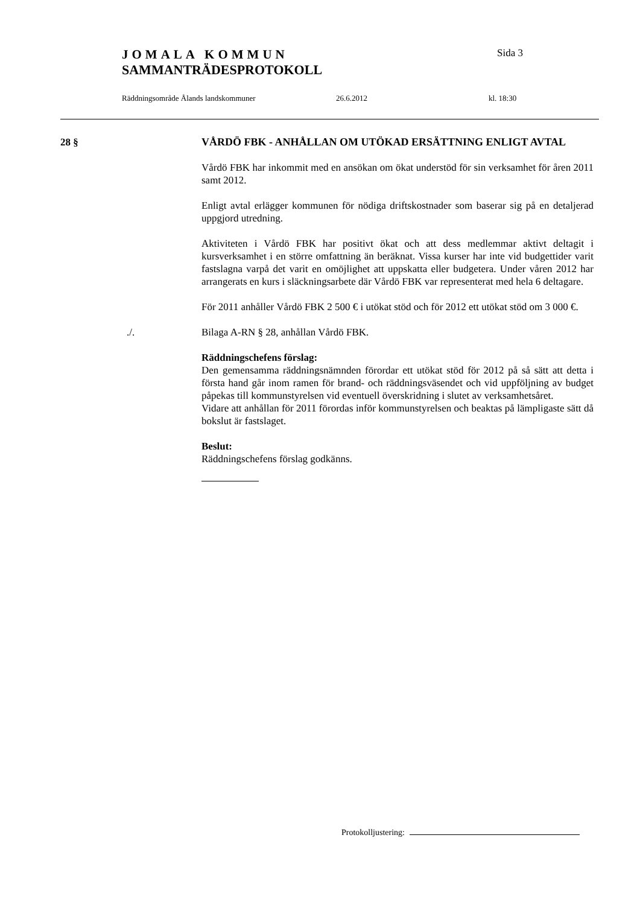JOMALA KOMMUN Sida 3
SAMMANTRÄDESPROTOKOLL
Räddningsområde Ålands landskommuner 26.6.2012 kl. 18:30
28 § VÅRDÖ FBK - ANHÅLLAN OM UTÖKAD ERSÄTTNING ENLIGT AVTAL
Vårdö FBK har inkommit med en ansökan om ökat understöd för sin verk­samhet för åren 2011 samt 2012.
Enligt avtal erlägger kommunen för nödiga driftskostnader som baserar sig på en detaljerad uppgjord utredning.
Aktiviteten i Vårdö FBK har positivt ökat och att dess medlemmar aktivt deltagit i kursverksamhet i en större omfattning än beräknat. Vissa kurser har inte vid budgettider varit fastslagna varpå det varit en omöjlighet att uppskatta eller budgetera. Under våren 2012 har arrangerats en kurs i släck­ningsarbete där Vårdö FBK var representerat med hela 6 deltagare.
För 2011 anhåller Vårdö FBK 2 500 € i utökat stöd och för 2012 ett utökat stöd om 3 000 €.
./. Bilaga A-RN § 28, anhållan Vårdö FBK.
Räddningschefens förslag:
Den gemensamma räddningsnämnden förordar ett utökat stöd för 2012 på så sätt att detta i första hand går inom ramen för brand- och räddningsvä­sendet och vid uppföljning av budget påpekas till kommunstyrelsen vid eventuell överskridning i slutet av verksamhetsåret.
Vidare att anhållan för 2011 förordas inför kommunstyrelsen och beaktas på lämpligaste sätt då bokslut är fastslaget.
Beslut:
Räddningschefens förslag godkänns.
Protokolljustering: